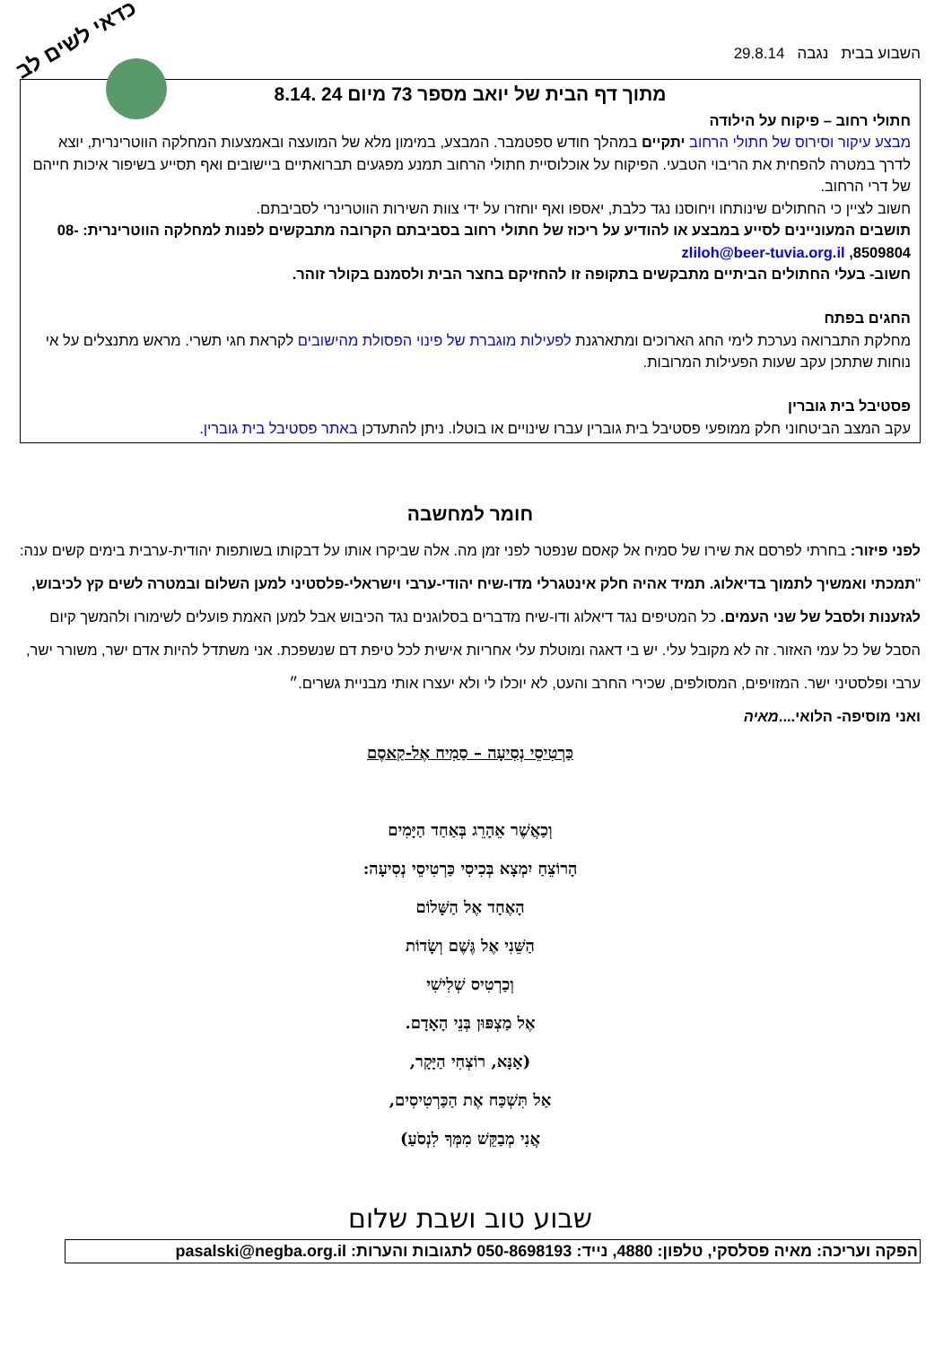כדאי לשים לב
השבוע בבית נגבה 29.8.14
מתוך דף הבית של יואב מספר 73 מיום 24 .8.14
חתולי רחוב – פיקוח על הילודה
מבצע עיקור וסירוס של חתולי הרחוב יתקיים במהלך חודש ספטמבר. המבצע, במימון מלא של המועצה ובאמצעות המחלקה הווטרינרית, יוצא לדרך במטרה להפחית את הריבוי הטבעי. הפיקוח על אוכלוסיית חתולי הרחוב תמנע מפגעים תברואתיים ביישובים ואף תסייע בשיפור איכות חייהם של דרי הרחוב.
חשוב לציין כי החתולים שינותחו ויחוסנו נגד כלבת, יאספו ואף יוחזרו על ידי צוות השירות הווטרינרי לסביבתם.
תושבים המעוניינים לסייע במבצע או להודיע על ריכוז של חתולי רחוב בסביבתם הקרובה מתבקשים לפנות למחלקה הווטרינרית: 08-8509804, zliloh@beer-tuvia.org.il
חשוב- בעלי החתולים הביתיים מתבקשים בתקופה זו להחזיקם בחצר הבית ולסמנם בקולר זוהר.
החגים בפתח
מחלקת התברואה נערכת לימי החג הארוכים ומתארגנת לפעילות מוגברת של פינוי הפסולת מהישובים לקראת חגי תשרי. מראש מתנצלים על אי נוחות שתתכן עקב שעות הפעילות המרובות.
פסטיבל בית גוברין
עקב המצב הביטחוני חלק ממופעי פסטיבל בית גוברין עברו שינויים או בוטלו. ניתן להתעדכן באתר פסטיבל בית גוברין.
חומר למחשבה
לפני פיזור: בחרתי לפרסם את שירו של סמיח אל קאסם שנפטר לפני זמן מה. אלה שביקרו אותו על דבקותו בשותפות יהודית-ערבית בימים קשים ענה: "תמכתי ואמשיך לתמוך בדיאלוג. תמיד אהיה חלק אינטגרלי מדו-שיח יהודי-ערבי וישראלי-פלסטיני למען השלום ובמטרה לשים קץ לכיבוש, לגזענות ולסבל של שני העמים. כל המטיפים נגד דיאלוג ודו-שיח מדברים בסלוגנים נגד הכיבוש אבל למען האמת פועלים לשימורו ולהמשך קיום הסבל של כל עמי האזור. זה לא מקובל עלי. יש בי דאגה ומוטלת עלי אחריות אישית לכל טיפת דם שנשפכת. אני משתדל להיות אדם ישר, משורר ישר, ערבי ופלסטיני ישר. המזויפים, המסולפים, שכירי החרב והעט, לא יוכלו לי ולא יעצרו אותי מבניית גשרים.״
ואני מוסיפה- הלואי....מאיה
כַּרְטִיסֵי נְסִיעָה – סַמִיח אֶל-קַאסֶם
וְכַאֲשֶׁר אֵהָרֵג בְּאַחַד הַיָּמִים
הָרוֹצֵחַ יִמְצָא בְּכִיסִי כַּרְטִיסֵי נְסִיעָה:
הָאֶחָד אֶל הַשָּׁלוֹם
הַשֵּׁנִי אֶל גֶּשֶׁם וְשָׂדוֹת
וְכַרְטִיס שְׁלִישִׁי
אֶל מַצְפּוּן בְּנֵי הָאָדָם.
(אָנָּא, רוֹצְחִי הַיָּקָר,
אַל תִּשְׁכַּח אֶת הַכַּרְטִיסִים,
אֲנִי מְבַקֵּשׁ מִמְּךָ לִנְסֹעַ)
שבוע טוב ושבת שלום
הפקה ועריכה: מאיה פסלסקי, טלפון: 4880, נייד: 050-8698193 לתגובות והערות: pasalski@negba.org.il